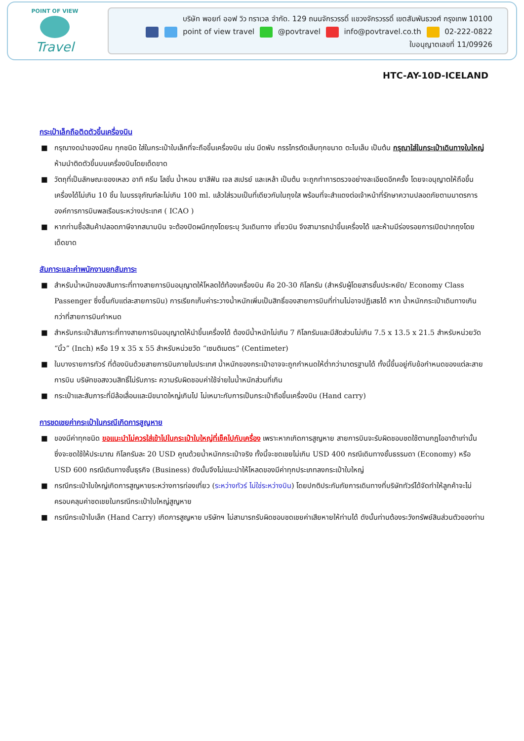POINT OF VIEW
Travel
บริษัท พอยท์ ออฟ วิว ทราเวล จำกัด. 129 ถนนจักรวรรดิ์ แขวงจักรวรรดิ์ เขตสัมพันธวงศ์ กรุงเทพ 10100
point of view travel @povtravel info@povtravel.co.th 02-222-0822
ใบอนุญาตเลขที่ 11/09926
HTC-AY-10D-ICELAND
กระเป๋าเล็กถือติดตัวขึ้นเครื่องบิน
■ กรุณางดนำของมีคม ทุกชนิด ใส่ในกระเป๋าใบเล็กที่จะถือขึ้นเครื่องบิน เช่น มีดพับ กรรไกรตัดเล็บทุกขนาด ตะไบเล็บ เป็นต้น กรุณาใส่ในกระเป๋าเดินทางใบใหญ่ห้ามนำติดตัวขึ้นบนเครื่องบินโดยเด็ดขาด
■ วัตถุที่เป็นลักษณะของเหลว อาทิ ครีม โลชั่น น้ำหอม ยาสีฟัน เจล สเปรย์ และเหล้า เป็นต้น จะถูกทำการตรวจอย่างละเอียดอีกครั้ง โดยจะอนุญาตให้ถือขึ้นเครื่องได้ไม่เกิน 10 ชิ้น ในบรรจุภัณฑ์ละไม่เกิน 100 ml. แล้วใส่รวมเป็นที่เดียวกันในถุงใส พร้อมที่จะสำแดงต่อเจ้าหน้าที่รักษาความปลอดภัยตามมาตรการองค์การการบินพลเรือนระหว่างประเทศ ( ICAO )
■ หากท่านซื้อสินค้าปลอดภาษีจากสนามบิน จะต้องปิดผนึกถุงโดยระบุ วันเดินทาง เที่ยวบิน จึงสามารถนำขึ้นเครื่องได้ และห้ามมีร่องรอยการเปิดปากถุงโดยเด็ดขาด
สัมภาระและค่าพนักงานยกสัมภาระ
■ สำหรับน้ำหนักของสัมภาระที่ทางสายการบินอนุญาตให้โหลดใต้ท้องเครื่องบิน คือ 20-30 กิโลกรัม (สำหรับผู้โดยสารชั้นประหยัด/ Economy Class Passenger ซึ่งขึ้นกับแต่ละสายการบิน) การเรียกเก็บค่าระวางน้ำหนักเพิ่มเป็นสิทธิ์ของสายการบินที่ท่านไม่อาจปฏิเสธได้ หาก น้ำหนักกระเป๋าเดินทางเกินกว่าที่สายการบินกำหนด
■ สำหรับกระเป๋าสัมภาระที่ทางสายการบินอนุญาตให้นำขึ้นเครื่องได้ ต้องมีน้ำหนักไม่เกิน 7 กิโลกรัมและมีสัดส่วนไม่เกิน 7.5 x 13.5 x 21.5 สำหรับหน่วยวัด “นิ้ว” (Inch) หรือ 19 x 35 x 55 สำหรับหน่วยวัด “เซนติเมตร” (Centimeter)
■ ในบางรายการทัวร์ ที่ต้องบินด้วยสายการบินภายในประเทศ น้ำหนักของกระเป๋าอาจจะถูกกำหนดให้ต่ำกว่ามาตรฐานได้ ทั้งนี้ขึ้นอยู่กับข้อกำหนดของแต่ละสายการบิน บริษัทขอสงวนสิทธิ์ไม่รับภาระ ความรับผิดชอบค่าใช้จ่ายในน้ำหนักส่วนที่เกิน
■ กระเป๋าและสัมภาระที่มีล้อเลื่อนและมีขนาดใหญ่เกินไป ไม่เหมาะกับการเป็นกระเป๋าถือขึ้นเครื่องบิน (Hand carry)
การชดเชยค่ากระเป๋าในกรณีเกิดการสูญหาย
■ ของมีค่าทุกชนิด ขอแนะนำไม่ควรใส่เข้าไปในกระเป๋าใบใหญ่ที่เช็คไปกับเครื่อง เพราะหากเกิดการสูญหาย สายการบินจะรับผิดชอบชดใช้ตามกฎไออาต้าเท่านั้น ซึ่งจะชดใช้ให้ประมาณ กิโลกรัมละ 20 USD คูณด้วยน้ำหนักกระเป๋าจริง ทั้งนี้จะชดเชยไม่เกิน USD 400 กรณีเดินทางชั้นธรรมดา (Economy) หรือ USD 600 กรณีเดินทางชั้นธุรกิจ (Business) ดังนั้นจึงไม่แนะนำให้โหลดของมีค่าทุกประเภทลงกระเป๋าใบใหญ่
■ กรณีกระเป๋าใบใหญ่เกิดการสูญหายระหว่างการท่องเที่ยว (ระหว่างทัวร์ ไม่ใช่ระหว่างบิน) โดยปกติประกันภัยการเดินทางที่บริษัททัวร์ได้จัดทำให้ลูกค้าจะไม่ครอบคลุมค่าชดเชยในกรณีกระเป๋าใบใหญ่สูญหาย
■ กรณีกระเป๋าใบเล็ก (Hand Carry) เกิดการสูญหาย บริษัทฯ ไม่สามารถรับผิดชอบชดเชยค่าเสียหายให้ท่านได้ ดังนั้นท่านต้องระวังทรัพย์สินส่วนตัวของท่าน